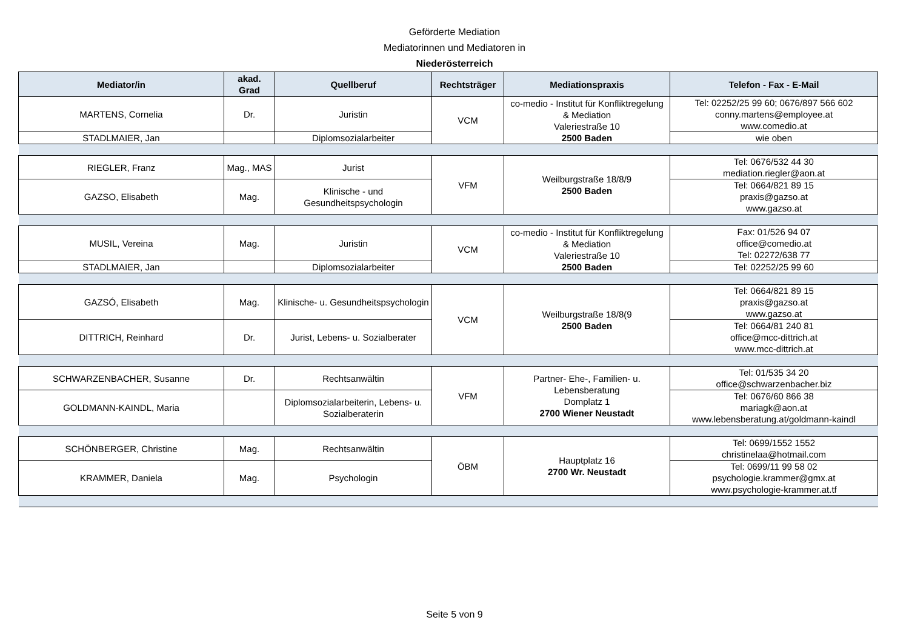Geförderte Mediation
Mediatorinnen und Mediatoren in
Niederösterreich
| Mediator/in | akad. Grad | Quellberuf | Rechtsträger | Mediationspraxis | Telefon - Fax - E-Mail |
| --- | --- | --- | --- | --- | --- |
| MARTENS, Cornelia | Dr. | Juristin | VCM | co-medio - Institut für Konfliktregelung & Mediation Valeriestraße 10 2500 Baden | Tel: 02252/25 99 60; 0676/897 566 602 conny.martens@employee.at www.comedio.at |
| STADLMAIER, Jan | | Diplomsozialarbeiter | | | wie oben |
| RIEGLER, Franz | Mag., MAS | Jurist | VFM | Weilburgstraße 18/8/9 2500 Baden | Tel: 0676/532 44 30 mediation.riegler@aon.at |
| GAZSO, Elisabeth | Mag. | Klinische - und Gesundheitspsychologin | | | Tel: 0664/821 89 15 praxis@gazso.at www.gazso.at |
| MUSIL, Vereina | Mag. | Juristin | VCM | co-medio - Institut für Konfliktregelung & Mediation Valeriestraße 10 2500 Baden | Fax: 01/526 94 07 office@comedio.at Tel: 02272/638 77 |
| STADLMAIER, Jan | | Diplomsozialarbeiter | | | Tel: 02252/25 99 60 |
| GAZSÓ, Elisabeth | Mag. | Klinische- u. Gesundheitspsychologin | VCM | Weilburgstraße 18/8(9 2500 Baden | Tel: 0664/821 89 15 praxis@gazso.at www.gazso.at |
| DITTRICH, Reinhard | Dr. | Jurist, Lebens- u. Sozialberater | | | Tel: 0664/81 240 81 office@mcc-dittrich.at www.mcc-dittrich.at |
| SCHWARZENBACHER, Susanne | Dr. | Rechtsanwältin | VFM | Partner- Ehe-, Familien- u. Lebensberatung Domplatz 1 2700 Wiener Neustadt | Tel: 01/535 34 20 office@schwarzenbacher.biz |
| GOLDMANN-KAINDL, Maria | | Diplomsozialarbeiterin, Lebens- u. Sozialberaterin | | | Tel: 0676/60 866 38 mariagk@aon.at www.lebensberatung.at/goldmann-kaindl |
| SCHÖNBERGER, Christine | Mag. | Rechtsanwältin | ÖBM | Hauptplatz 16 2700 Wr. Neustadt | Tel: 0699/1552 1552 christinelaa@hotmail.com |
| KRAMMER, Daniela | Mag. | Psychologin | | | Tel: 0699/11 99 58 02 psychologie.krammer@gmx.at www.psychologie-krammer.at.tf |
Seite 5 von 9